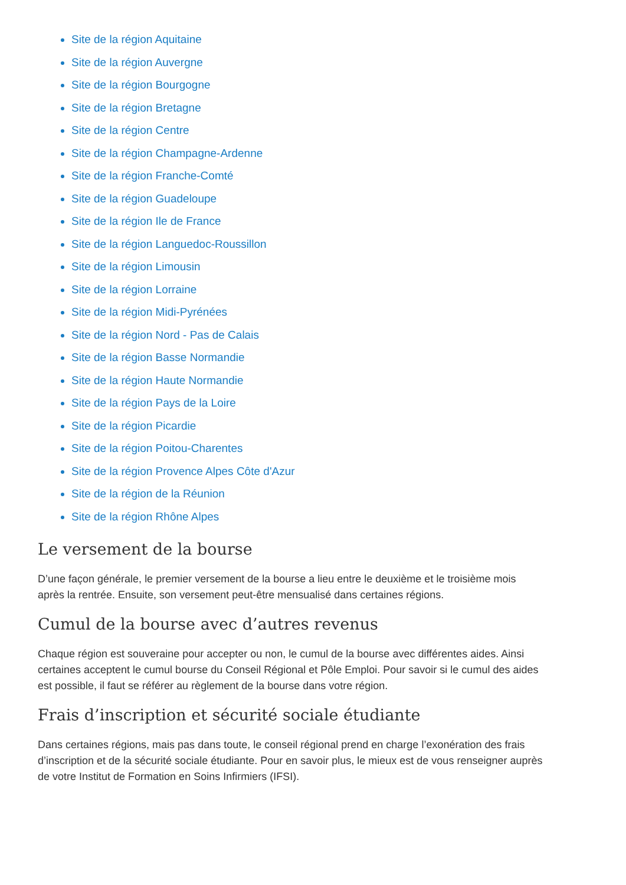Site de la région Aquitaine
Site de la région Auvergne
Site de la région Bourgogne
Site de la région Bretagne
Site de la région Centre
Site de la région Champagne-Ardenne
Site de la région Franche-Comté
Site de la région Guadeloupe
Site de la région Ile de France
Site de la région Languedoc-Roussillon
Site de la région Limousin
Site de la région Lorraine
Site de la région Midi-Pyrénées
Site de la région Nord - Pas de Calais
Site de la région Basse Normandie
Site de la région Haute Normandie
Site de la région Pays de la Loire
Site de la région Picardie
Site de la région Poitou-Charentes
Site de la région Provence Alpes Côte d'Azur
Site de la région de la Réunion
Site de la région Rhône Alpes
Le versement de la bourse
D’une façon générale, le premier versement de la bourse a lieu entre le deuxième et le troisième mois après la rentrée. Ensuite, son versement peut-être mensualisé dans certaines régions.
Cumul de la bourse avec d’autres revenus
Chaque région est souveraine pour accepter ou non, le cumul de la bourse avec différentes aides. Ainsi certaines acceptent le cumul bourse du Conseil Régional et Pôle Emploi. Pour savoir si le cumul des aides est possible, il faut se référer au règlement de la bourse dans votre région.
Frais d’inscription et sécurité sociale étudiante
Dans certaines régions, mais pas dans toute, le conseil régional prend en charge l’exonération des frais d’inscription et de la sécurité sociale étudiante. Pour en savoir plus, le mieux est de vous renseigner auprès de votre Institut de Formation en Soins Infirmiers (IFSI).